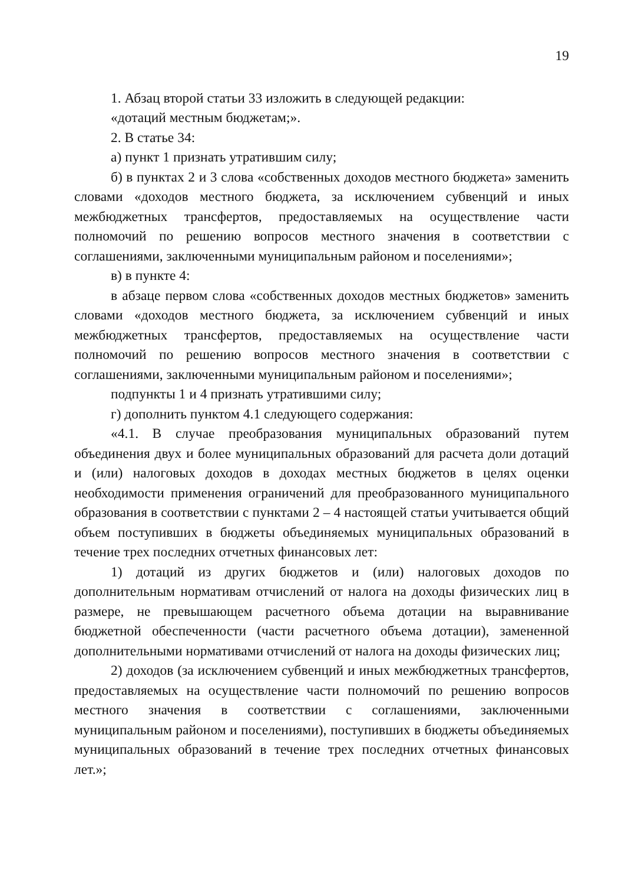19
1. Абзац второй статьи 33 изложить в следующей редакции:
«дотаций местным бюджетам;».
2. В статье 34:
а) пункт 1 признать утратившим силу;
б) в пунктах 2 и 3 слова «собственных доходов местного бюджета» заменить словами «доходов местного бюджета, за исключением субвенций и иных межбюджетных трансфертов, предоставляемых на осуществление части полномочий по решению вопросов местного значения в соответствии с соглашениями, заключенными муниципальным районом и поселениями»;
в) в пункте 4:
в абзаце первом слова «собственных доходов местных бюджетов» заменить словами «доходов местного бюджета, за исключением субвенций и иных межбюджетных трансфертов, предоставляемых на осуществление части полномочий по решению вопросов местного значения в соответствии с соглашениями, заключенными муниципальным районом и поселениями»;
подпункты 1 и 4 признать утратившими силу;
г) дополнить пунктом 4.1 следующего содержания:
«4.1. В случае преобразования муниципальных образований путем объединения двух и более муниципальных образований для расчета доли дотаций и (или) налоговых доходов в доходах местных бюджетов в целях оценки необходимости применения ограничений для преобразованного муниципального образования в соответствии с пунктами 2 – 4 настоящей статьи учитывается общий объем поступивших в бюджеты объединяемых муниципальных образований в течение трех последних отчетных финансовых лет:
1) дотаций из других бюджетов и (или) налоговых доходов по дополнительным нормативам отчислений от налога на доходы физических лиц в размере, не превышающем расчетного объема дотации на выравнивание бюджетной обеспеченности (части расчетного объема дотации), замененной дополнительными нормативами отчислений от налога на доходы физических лиц;
2) доходов (за исключением субвенций и иных межбюджетных трансфертов, предоставляемых на осуществление части полномочий по решению вопросов местного значения в соответствии с соглашениями, заключенными муниципальным районом и поселениями), поступивших в бюджеты объединяемых муниципальных образований в течение трех последних отчетных финансовых лет.»;